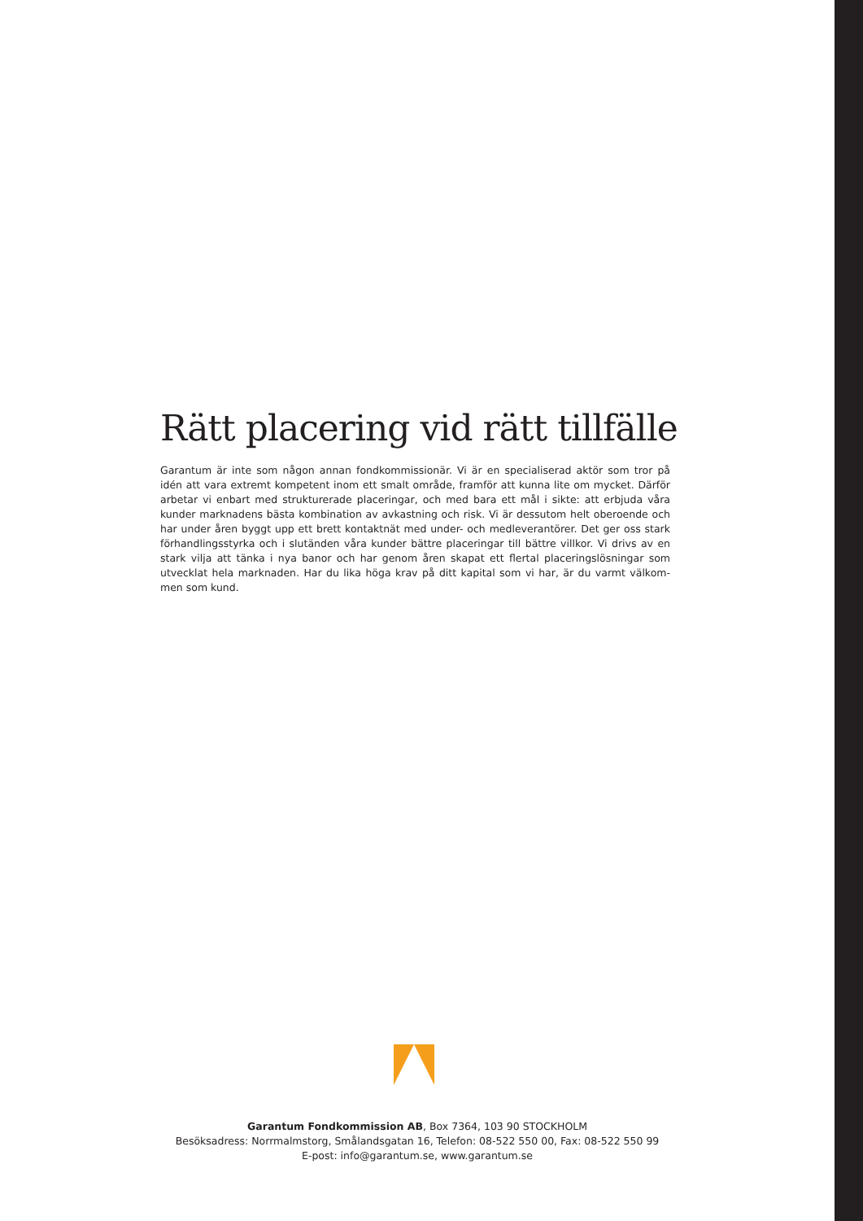Rätt placering vid rätt tillfälle
Garantum är inte som någon annan fondkommissionär. Vi är en specialiserad aktör som tror på idén att vara extremt kompetent inom ett smalt område, framför att kunna lite om mycket. Därför arbetar vi enbart med strukturerade placeringar, och med bara ett mål i sikte: att erbjuda våra kunder marknadens bästa kombination av avkastning och risk. Vi är dessutom helt oberoende och har under åren byggt upp ett brett kontaktnät med under- och medleverantörer. Det ger oss stark förhandlingsstyrka och i slutänden våra kunder bättre placeringar till bättre villkor. Vi drivs av en stark vilja att tänka i nya banor och har genom åren skapat ett flertal placeringslösningar som utvecklat hela marknaden. Har du lika höga krav på ditt kapital som vi har, är du varmt välkom-men som kund.
Garantum Fondkommission AB, Box 7364, 103 90 STOCKHOLM
Besöksadress: Norrmalmstorg, Smålandsgatan 16, Telefon: 08-522 550 00, Fax: 08-522 550 99
E-post: info@garantum.se, www.garantum.se